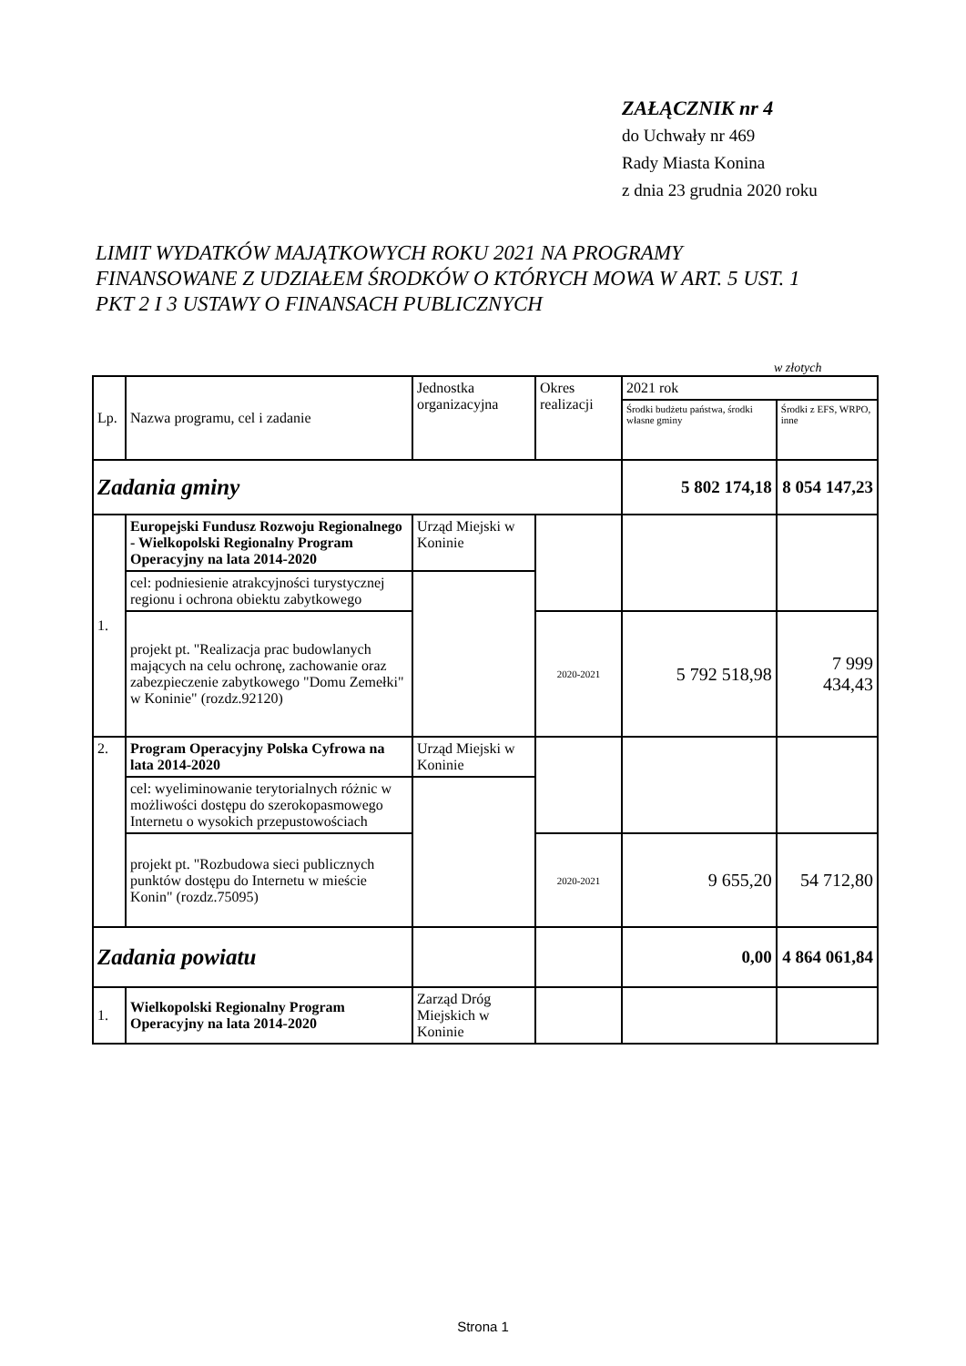ZAŁĄCZNIK nr 4
do Uchwały nr 469
Rady Miasta Konina
z dnia 23 grudnia 2020 roku
LIMIT WYDATKÓW MAJĄTKOWYCH ROKU 2021 NA PROGRAMY FINANSOWANE Z UDZIAŁEM ŚRODKÓW O KTÓRYCH MOWA W ART. 5 UST. 1 PKT 2 I 3 USTAWY O FINANSACH PUBLICZNYCH
w złotych
| Lp. | Nazwa programu, cel i zadanie | Jednostka organizacyjna | Okres realizacji | 2021 rok | |
| --- | --- | --- | --- | --- | --- |
| | | | | Środki budżetu państwa, środki własne gminy | Środki z EFS, WRPO, inne |
| Zadania gminy | | | | 5 802 174,18 | 8 054 147,23 |
| 1. | Europejski Fundusz Rozwoju Regionalnego - Wielkopolski Regionalny Program Operacyjny na lata 2014-2020 | Urząd Miejski w Koninie | | | |
| | cel: podniesienie atrakcyjności turystycznej regionu i ochrona obiektu zabytkowego | | | | |
| | projekt pt. "Realizacja prac budowlanych mających na celu ochronę, zachowanie oraz zabezpieczenie zabytkowego "Domu Zemełki" w Koninie" (rozdz.92120) | | 2020-2021 | 5 792 518,98 | 7 999 434,43 |
| 2. | Program Operacyjny Polska Cyfrowa na lata 2014-2020 | Urząd Miejski w Koninie | | | |
| | cel: wyeliminowanie terytorialnych różnic w możliwości dostępu do szerokopasmowego Internetu o wysokich przepustowościach | | | | |
| | projekt pt. "Rozbudowa sieci publicznych punktów dostępu do Internetu w mieście Konin" (rozdz.75095) | | 2020-2021 | 9 655,20 | 54 712,80 |
| Zadania powiatu | | | | 0,00 | 4 864 061,84 |
| 1. | Wielkopolski Regionalny Program Operacyjny na lata 2014-2020 | Zarząd Dróg Miejskich w Koninie | | | |
Strona 1